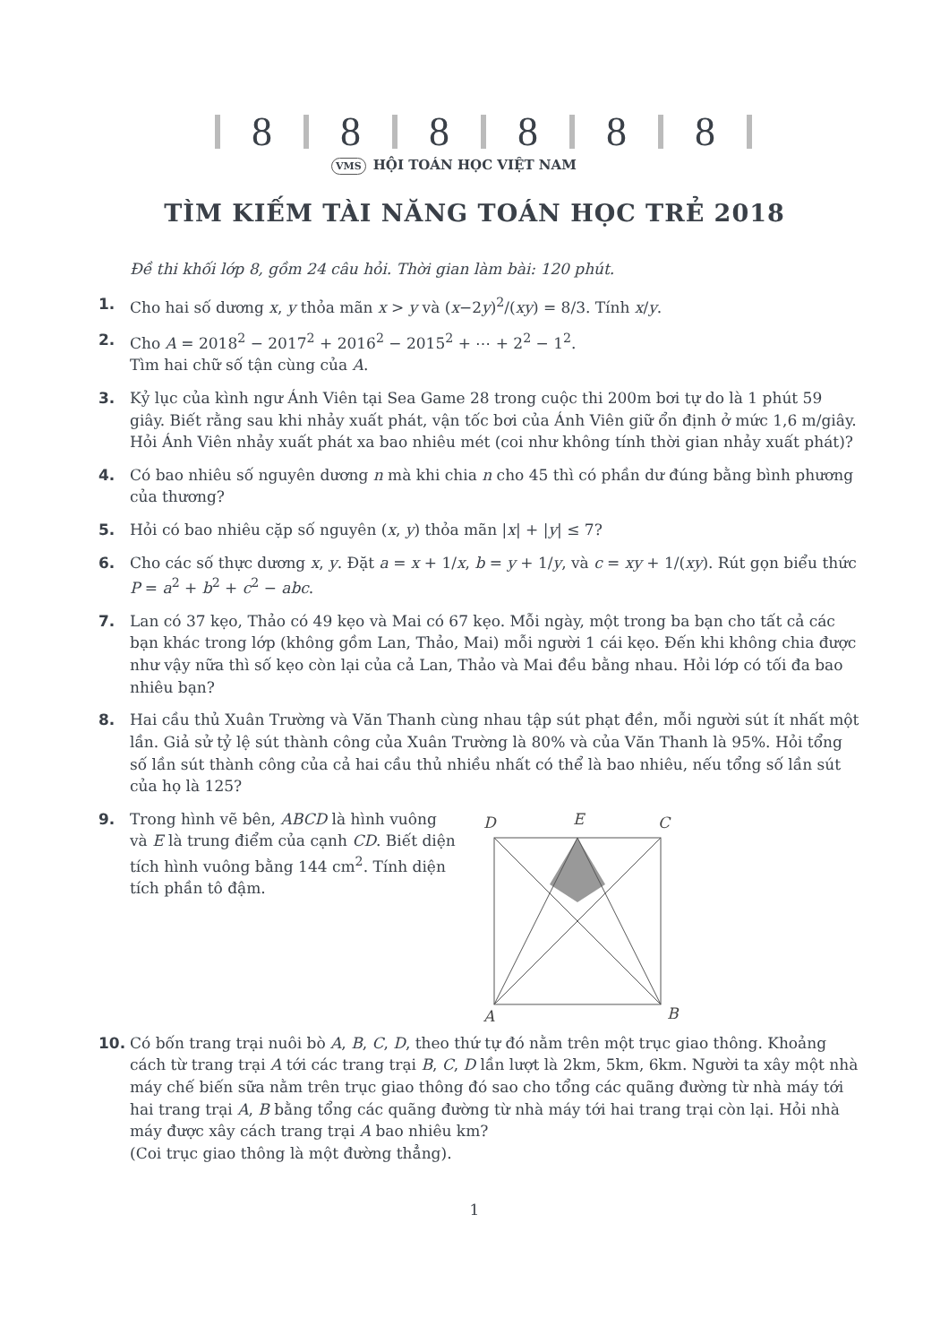8 8 8 8 8 8
VMS HỘI TOÁN HỌC VIỆT NAM
TÌM KIẾM TÀI NĂNG TOÁN HỌC TRẺ 2018
Đề thi khối lớp 8, gồm 24 câu hỏi. Thời gian làm bài: 120 phút.
1. Cho hai số dương x, y thỏa mãn x > y và (x−2y)<sup>2</sup>/(xy) = 8/3. Tính x/y.
2. Cho A = 2018<sup>2</sup> − 2017<sup>2</sup> + 2016<sup>2</sup> − 2015<sup>2</sup> + ⋯ + 2<sup>2</sup> − 1<sup>2</sup>.
Tìm hai chữ số tận cùng của A.
3. Kỷ lục của kình ngư Ánh Viên tại Sea Game 28 trong cuộc thi 200m bơi tự do là 1 phút 59 giây. Biết rằng sau khi nhảy xuất phát, vận tốc bơi của Ánh Viên giữ ổn định ở mức 1,6 m/giây. Hỏi Ánh Viên nhảy xuất phát xa bao nhiêu mét (coi như không tính thời gian nhảy xuất phát)?
4. Có bao nhiêu số nguyên dương n mà khi chia n cho 45 thì có phần dư đúng bằng bình phương của thương?
5. Hỏi có bao nhiêu cặp số nguyên (x, y) thỏa mãn |x| + |y| ≤ 7?
6. Cho các số thực dương x, y. Đặt a = x + 1/x, b = y + 1/y, và c = xy + 1/(xy). Rút gọn biểu thức P = a<sup>2</sup> + b<sup>2</sup> + c<sup>2</sup> − abc.
7. Lan có 37 kẹo, Thảo có 49 kẹo và Mai có 67 kẹo. Mỗi ngày, một trong ba bạn cho tất cả các bạn khác trong lớp (không gồm Lan, Thảo, Mai) mỗi người 1 cái kẹo. Đến khi không chia được như vậy nữa thì số kẹo còn lại của cả Lan, Thảo và Mai đều bằng nhau. Hỏi lớp có tối đa bao nhiêu bạn?
8. Hai cầu thủ Xuân Trường và Văn Thanh cùng nhau tập sút phạt đền, mỗi người sút ít nhất một lần. Giả sử tỷ lệ sút thành công của Xuân Trường là 80% và của Văn Thanh là 95%. Hỏi tổng số lần sút thành công của cả hai cầu thủ nhiều nhất có thể là bao nhiêu, nếu tổng số lần sút của họ là 125?
9. Trong hình vẽ bên, ABCD là hình vuông và E là trung điểm của cạnh CD. Biết diện tích hình vuông bằng 144 cm<sup>2</sup>. Tính diện tích phần tô đậm.
D
E
C
A
B
10. Có bốn trang trại nuôi bò A, B, C, D, theo thứ tự đó nằm trên một trục giao thông. Khoảng cách từ trang trại A tới các trang trại B, C, D lần lượt là 2km, 5km, 6km. Người ta xây một nhà máy chế biến sữa nằm trên trục giao thông đó sao cho tổng các quãng đường từ nhà máy tới hai trang trại A, B bằng tổng các quãng đường từ nhà máy tới hai trang trại còn lại. Hỏi nhà máy được xây cách trang trại A bao nhiêu km?
(Coi trục giao thông là một đường thẳng).
1